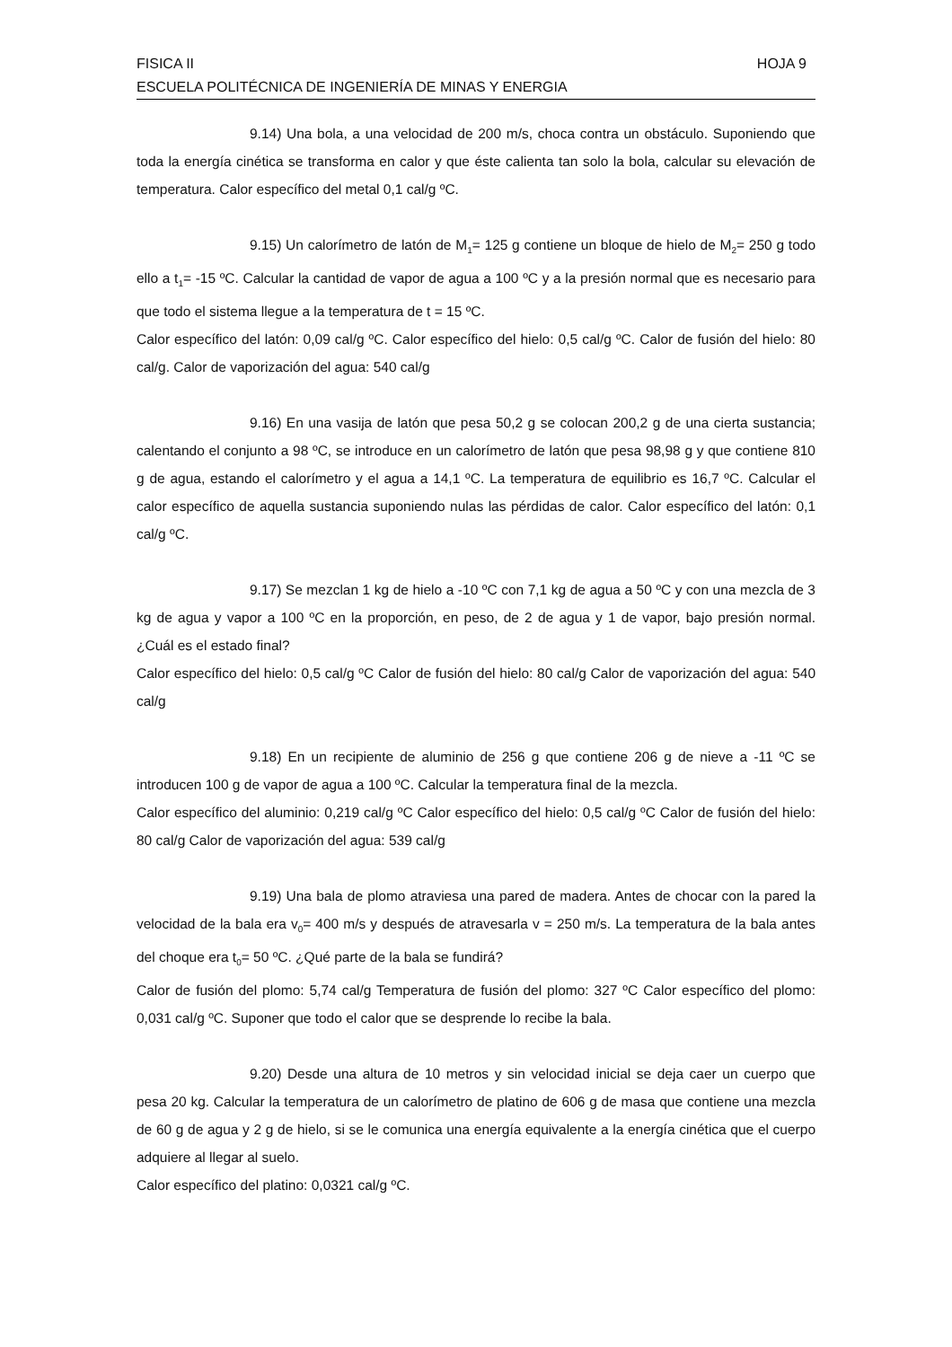FISICA II HOJA 9
ESCUELA POLITÉCNICA DE INGENIERÍA DE MINAS Y ENERGIA
9.14) Una bola, a una velocidad de 200 m/s, choca contra un obstáculo. Suponiendo que toda la energía cinética se transforma en calor y que éste calienta tan solo la bola, calcular su elevación de temperatura. Calor específico del metal 0,1 cal/g ºC.
9.15) Un calorímetro de latón de M<sub>1</sub>= 125 g contiene un bloque de hielo de M<sub>2</sub>= 250 g todo ello a t<sub>1</sub>= -15 ºC. Calcular la cantidad de vapor de agua a 100 ºC y a la presión normal que es necesario para que todo el sistema llegue a la temperatura de t = 15 ºC.
Calor específico del latón: 0,09 cal/g ºC. Calor específico del hielo: 0,5 cal/g ºC. Calor de fusión del hielo: 80 cal/g. Calor de vaporización del agua: 540 cal/g
9.16) En una vasija de latón que pesa 50,2 g se colocan 200,2 g de una cierta sustancia; calentando el conjunto a 98 ºC, se introduce en un calorímetro de latón que pesa 98,98 g y que contiene 810 g de agua, estando el calorímetro y el agua a 14,1 ºC. La temperatura de equilibrio es 16,7 ºC. Calcular el calor específico de aquella sustancia suponiendo nulas las pérdidas de calor. Calor específico del latón: 0,1 cal/g ºC.
9.17) Se mezclan 1 kg de hielo a -10 ºC con 7,1 kg de agua a 50 ºC y con una mezcla de 3 kg de agua y vapor a 100 ºC en la proporción, en peso, de 2 de agua y 1 de vapor, bajo presión normal. ¿Cuál es el estado final?
Calor específico del hielo: 0,5 cal/g ºC Calor de fusión del hielo: 80 cal/g Calor de vaporización del agua: 540 cal/g
9.18) En un recipiente de aluminio de 256 g que contiene 206 g de nieve a -11 ºC se introducen 100 g de vapor de agua a 100 ºC. Calcular la temperatura final de la mezcla.
Calor específico del aluminio: 0,219 cal/g ºC Calor específico del hielo: 0,5 cal/g ºC Calor de fusión del hielo: 80 cal/g Calor de vaporización del agua: 539 cal/g
9.19) Una bala de plomo atraviesa una pared de madera. Antes de chocar con la pared la velocidad de la bala era v<sub>0</sub>= 400 m/s y después de atravesarla v = 250 m/s. La temperatura de la bala antes del choque era t<sub>0</sub>= 50 ºC. ¿Qué parte de la bala se fundirá?
Calor de fusión del plomo: 5,74 cal/g Temperatura de fusión del plomo: 327 ºC Calor específico del plomo: 0,031 cal/g ºC. Suponer que todo el calor que se desprende lo recibe la bala.
9.20) Desde una altura de 10 metros y sin velocidad inicial se deja caer un cuerpo que pesa 20 kg. Calcular la temperatura de un calorímetro de platino de 606 g de masa que contiene una mezcla de 60 g de agua y 2 g de hielo, si se le comunica una energía equivalente a la energía cinética que el cuerpo adquiere al llegar al suelo.
Calor específico del platino: 0,0321 cal/g ºC.